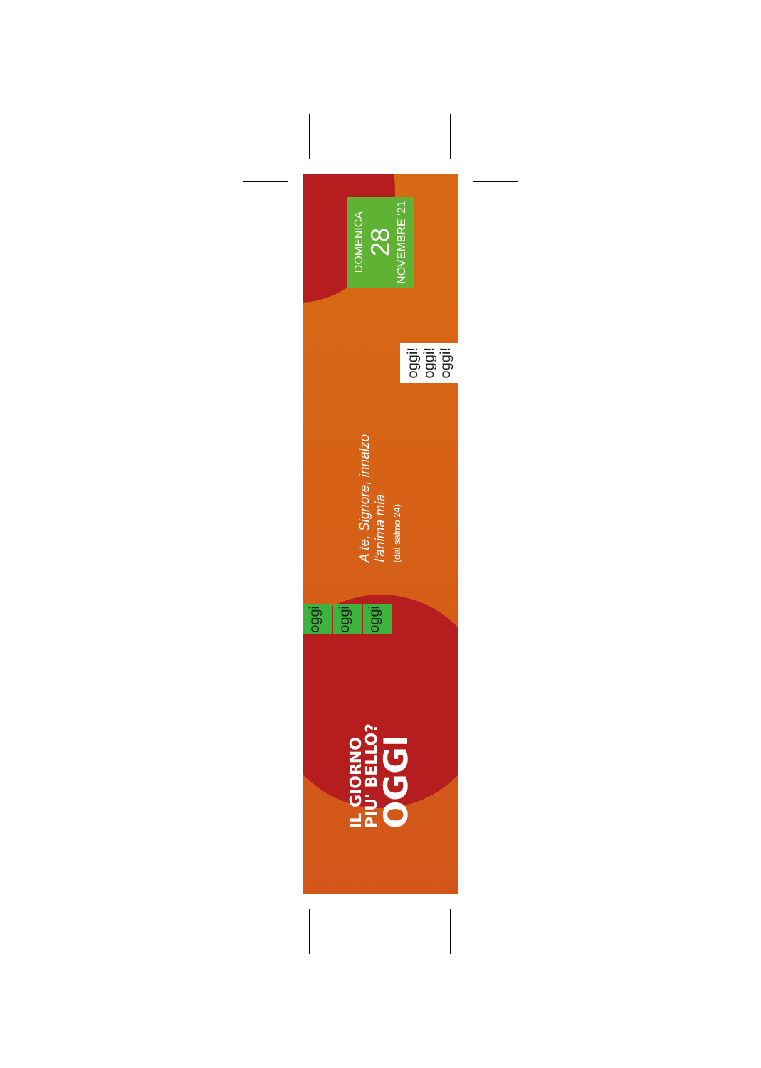IL GIORNO
PIU' BELLO?
OGGI
oggi
oggi
oggi
A te, Signore, innalzo
l'anima mia
(dal salmo 24)
oggi!
oggi!
oggi!
DOMENICA
28
NOVEMBRE '21